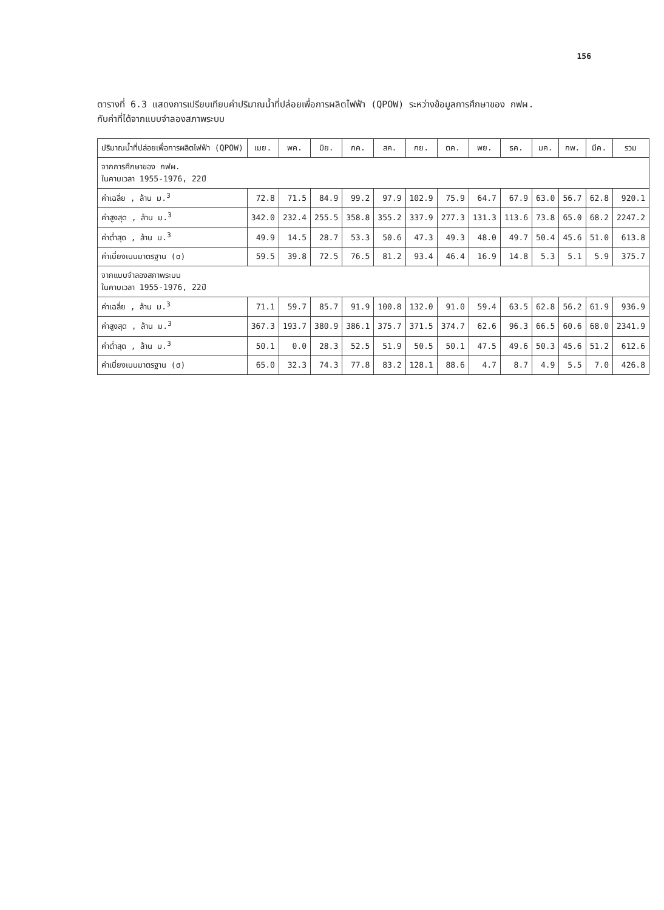156
ตารางที่ 6.3 แสดงการเปรียบเทียบค่าปริมาณน้ำที่ปล่อยเพื่อการผลิตไฟฟ้า (QPOW) ระหว่างข้อมูลการศึกษาของ กฟผ.
กับค่าที่ได้จากแบบจำลองสภาพระบบ
| ปริมาณน้ำที่ปล่อยเพื่อการผลิตไฟฟ้า (QPOW) | เมย. | พค. | มิย. | กค. | สค. | กย. | ตค. | พย. | ธค. | มค. | กพ. | มีค. | รวม |
| --- | --- | --- | --- | --- | --- | --- | --- | --- | --- | --- | --- | --- | --- |
| จากการศึกษาของ กฟผ. ในคาบเวลา 1955-1976, 22ปี | | | | | | | | | | | | | |
| ค่าเฉลี่ย , ล้าน ม.<sup>3</sup> | 72.8 | 71.5 | 84.9 | 99.2 | 97.9 | 102.9 | 75.9 | 64.7 | 67.9 | 63.0 | 56.7 | 62.8 | 920.1 |
| ค่าสูงสุด , ล้าน ม.<sup>3</sup> | 342.0 | 232.4 | 255.5 | 358.8 | 355.2 | 337.9 | 277.3 | 131.3 | 113.6 | 73.8 | 65.0 | 68.2 | 2247.2 |
| ค่าต่ำสุด , ล้าน ม.<sup>3</sup> | 49.9 | 14.5 | 28.7 | 53.3 | 50.6 | 47.3 | 49.3 | 48.0 | 49.7 | 50.4 | 45.6 | 51.0 | 613.8 |
| ค่าเบี่ยงเบนมาตรฐาน (σ) | 59.5 | 39.8 | 72.5 | 76.5 | 81.2 | 93.4 | 46.4 | 16.9 | 14.8 | 5.3 | 5.1 | 5.9 | 375.7 |
| จากแบบจำลองสภาพระบบ ในคาบเวลา 1955-1976, 22ปี | | | | | | | | | | | | | |
| ค่าเฉลี่ย , ล้าน ม.<sup>3</sup> | 71.1 | 59.7 | 85.7 | 91.9 | 100.8 | 132.0 | 91.0 | 59.4 | 63.5 | 62.8 | 56.2 | 61.9 | 936.9 |
| ค่าสูงสุด , ล้าน ม.<sup>3</sup> | 367.3 | 193.7 | 380.9 | 386.1 | 375.7 | 371.5 | 374.7 | 62.6 | 96.3 | 66.5 | 60.6 | 68.0 | 2341.9 |
| ค่าต่ำสุด , ล้าน ม.<sup>3</sup> | 50.1 | 0.0 | 28.3 | 52.5 | 51.9 | 50.5 | 50.1 | 47.5 | 49.6 | 50.3 | 45.6 | 51.2 | 612.6 |
| ค่าเบี่ยงเบนมาตรฐาน (σ) | 65.0 | 32.3 | 74.3 | 77.8 | 83.2 | 128.1 | 88.6 | 4.7 | 8.7 | 4.9 | 5.5 | 7.0 | 426.8 |